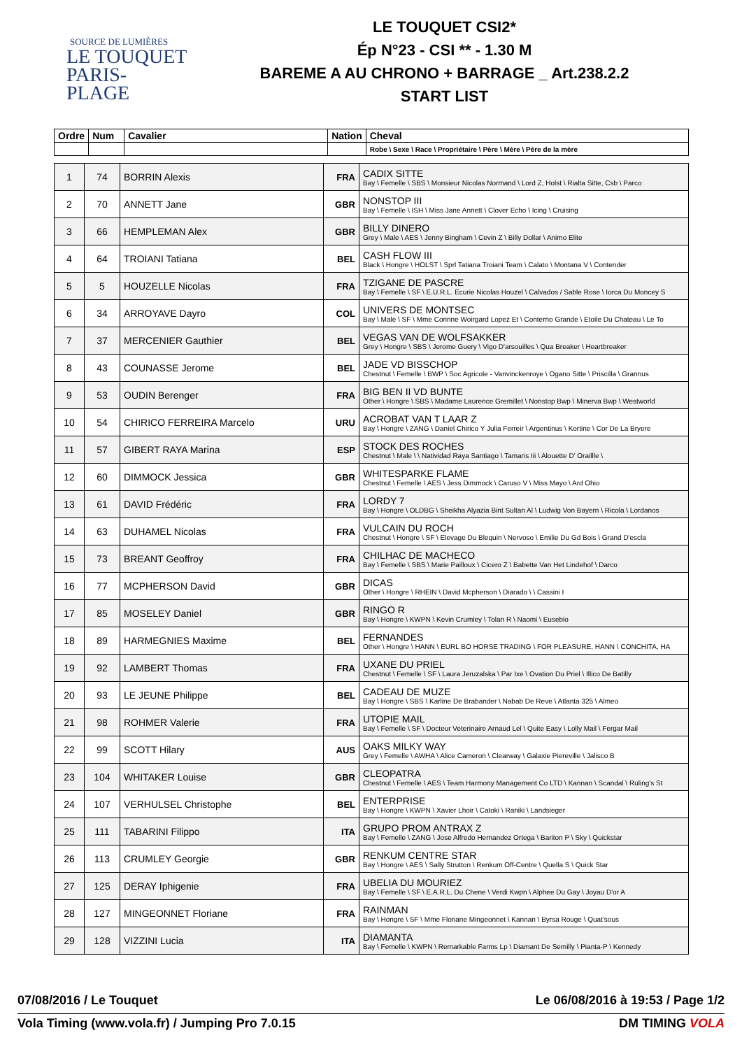SOURCE DE LUMIÈRES
LE TOUQUET
PARIS-PLAGE
LE TOUQUET CSI2*
Ép N°23 - CSI ** - 1.30 M
BAREME A AU CHRONO + BARRAGE _ Art.238.2.2
START LIST
| Ordre | Num | Cavalier | Nation | Cheval |
| --- | --- | --- | --- | --- |
| | | | | Robe \ Sexe \ Race \ Propriétaire \ Père \ Mère \ Père de la mère |
| 1 | 74 | BORRIN Alexis | FRA | CADIX SITTE Bay \ Femelle \ SBS \ Monsieur Nicolas Normand \ Lord Z, Holst \ Rialta Sitte, Csb \ Parco |
| 2 | 70 | ANNETT Jane | GBR | NONSTOP III Bay \ Femelle \ ISH \ Miss Jane Annett \ Clover Echo \ Icing \ Cruising |
| 3 | 66 | HEMPLEMAN Alex | GBR | BILLY DINERO Grey \ Male \ AES \ Jenny Bingham \ Cevin Z \ Billy Dollar \ Animo Elite |
| 4 | 64 | TROIANI Tatiana | BEL | CASH FLOW III Black \ Hongre \ HOLST \ Sprl Tatiana Troiani Team \ Calato \ Montana V \ Contender |
| 5 | 5 | HOUZELLE Nicolas | FRA | TZIGANE DE PASCRE Bay \ Femelle \ SF \ E.U.R.L. Ecurie Nicolas Houzel \ Calvados / Sable Rose \ Iorca Du Moncey S |
| 6 | 34 | ARROYAVE Dayro | COL | UNIVERS DE MONTSEC Bay \ Male \ SF \ Mme Corinne Woirgard Lopez Et \ Conterno Grande \ Etoile Du Chateau \ Le To |
| 7 | 37 | MERCENIER Gauthier | BEL | VEGAS VAN DE WOLFSAKKER Grey \ Hongre \ SBS \ Jerome Guery \ Vigo D'arsouilles \ Qua Breaker \ Heartbreaker |
| 8 | 43 | COUNASSE Jerome | BEL | JADE VD BISSCHOP Chestnut \ Femelle \ BWP \ Soc Agricole - Vanvinckenroye \ Ogano Sitte \ Priscilla \ Grannus |
| 9 | 53 | OUDIN Berenger | FRA | BIG BEN II VD BUNTE Other \ Hongre \ SBS \ Madame Laurence Gremillet \ Nonstop Bwp \ Minerva Bwp \ Westworld |
| 10 | 54 | CHIRICO FERREIRA Marcelo | URU | ACROBAT VAN T LAAR Z Bay \ Hongre \ ZANG \ Daniel Chirico Y Julia Ferreir \ Argentinus \ Kortine \ Cor De La Bryere |
| 11 | 57 | GIBERT RAYA Marina | ESP | STOCK DES ROCHES Chestnut \ Male \ \ Natividad Raya Santiago \ Tamaris Iii \ Alouette D' Oraillle \ |
| 12 | 60 | DIMMOCK Jessica | GBR | WHITESPARKE FLAME Chestnut \ Femelle \ AES \ Jess Dimmock \ Caruso V \ Miss Mayo \ Ard Ohio |
| 13 | 61 | DAVID Frédéric | FRA | LORDY 7 Bay \ Hongre \ OLDBG \ Sheikha Alyazia Bint Sultan Al \ Ludwig Von Bayern \ Ricola \ Lordanos |
| 14 | 63 | DUHAMEL Nicolas | FRA | VULCAIN DU ROCH Chestnut \ Hongre \ SF \ Elevage Du Blequin \ Nervoso \ Emilie Du Gd Bois \ Grand D'escla |
| 15 | 73 | BREANT Geoffroy | FRA | CHILHAC DE MACHECO Bay \ Femelle \ SBS \ Marie Pailloux \ Cicero Z \ Babette Van Het Lindehof \ Darco |
| 16 | 77 | MCPHERSON David | GBR | DICAS Other \ Hongre \ RHEIN \ David Mcpherson \ Diarado \ \ Cassini I |
| 17 | 85 | MOSELEY Daniel | GBR | RINGO R Bay \ Hongre \ KWPN \ Kevin Crumley \ Tolan R \ Naomi \ Eusebio |
| 18 | 89 | HARMEGNIES Maxime | BEL | FERNANDES Other \ Hongre \ HANN \ EURL BO HORSE TRADING \ FOR PLEASURE, HANN \ CONCHITA, HA |
| 19 | 92 | LAMBERT Thomas | FRA | UXANE DU PRIEL Chestnut \ Femelle \ SF \ Laura Jeruzalska \ Par Ixe \ Ovation Du Priel \ Illico De Batilly |
| 20 | 93 | LE JEUNE Philippe | BEL | CADEAU DE MUZE Bay \ Hongre \ SBS \ Karline De Brabander \ Nabab De Reve \ Atlanta 325 \ Almeo |
| 21 | 98 | ROHMER Valerie | FRA | UTOPIE MAIL Bay \ Femelle \ SF \ Docteur Veterinaire Arnaud Lel \ Quite Easy \ Lolly Mail \ Fergar Mail |
| 22 | 99 | SCOTT Hilary | AUS | OAKS MILKY WAY Grey \ Femelle \ AWHA \ Alice Cameron \ Clearway \ Galaxie Piereville \ Jalisco B |
| 23 | 104 | WHITAKER Louise | GBR | CLEOPATRA Chestnut \ Femelle \ AES \ Team Harmony Management Co LTD \ Kannan \ Scandal \ Ruling's St |
| 24 | 107 | VERHULSEL Christophe | BEL | ENTERPRISE Bay \ Hongre \ KWPN \ Xavier Lhoir \ Catoki \ Raniki \ Landsieger |
| 25 | 111 | TABARINI Filippo | ITA | GRUPO PROM ANTRAX Z Bay \ Femelle \ ZANG \ Jose Alfredo Hernandez Ortega \ Bariton P \ Sky \ Quickstar |
| 26 | 113 | CRUMLEY Georgie | GBR | RENKUM CENTRE STAR Bay \ Hongre \ AES \ Sally Strutton \ Renkum Off-Centre \ Quella S \ Quick Star |
| 27 | 125 | DERAY Iphigenie | FRA | UBELIA DU MOURIEZ Bay \ Femelle \ SF \ E.A.R.L. Du Chene \ Verdi Kwpn \ Alphee Du Gay \ Joyau D'or A |
| 28 | 127 | MINGEONNET Floriane | FRA | RAINMAN Bay \ Hongre \ SF \ Mme Floriane Mingeonnet \ Kannan \ Byrsa Rouge \ Quat'sous |
| 29 | 128 | VIZZINI Lucia | ITA | DIAMANTA Bay \ Femelle \ KWPN \ Remarkable Farms Lp \ Diamant De Semilly \ Pianta-P \ Kennedy |
07/08/2016 / Le Touquet Le 06/08/2016 à 19:53 / Page 1/2
Vola Timing (www.vola.fr) / Jumping Pro 7.0.15 DM TIMING VOLA